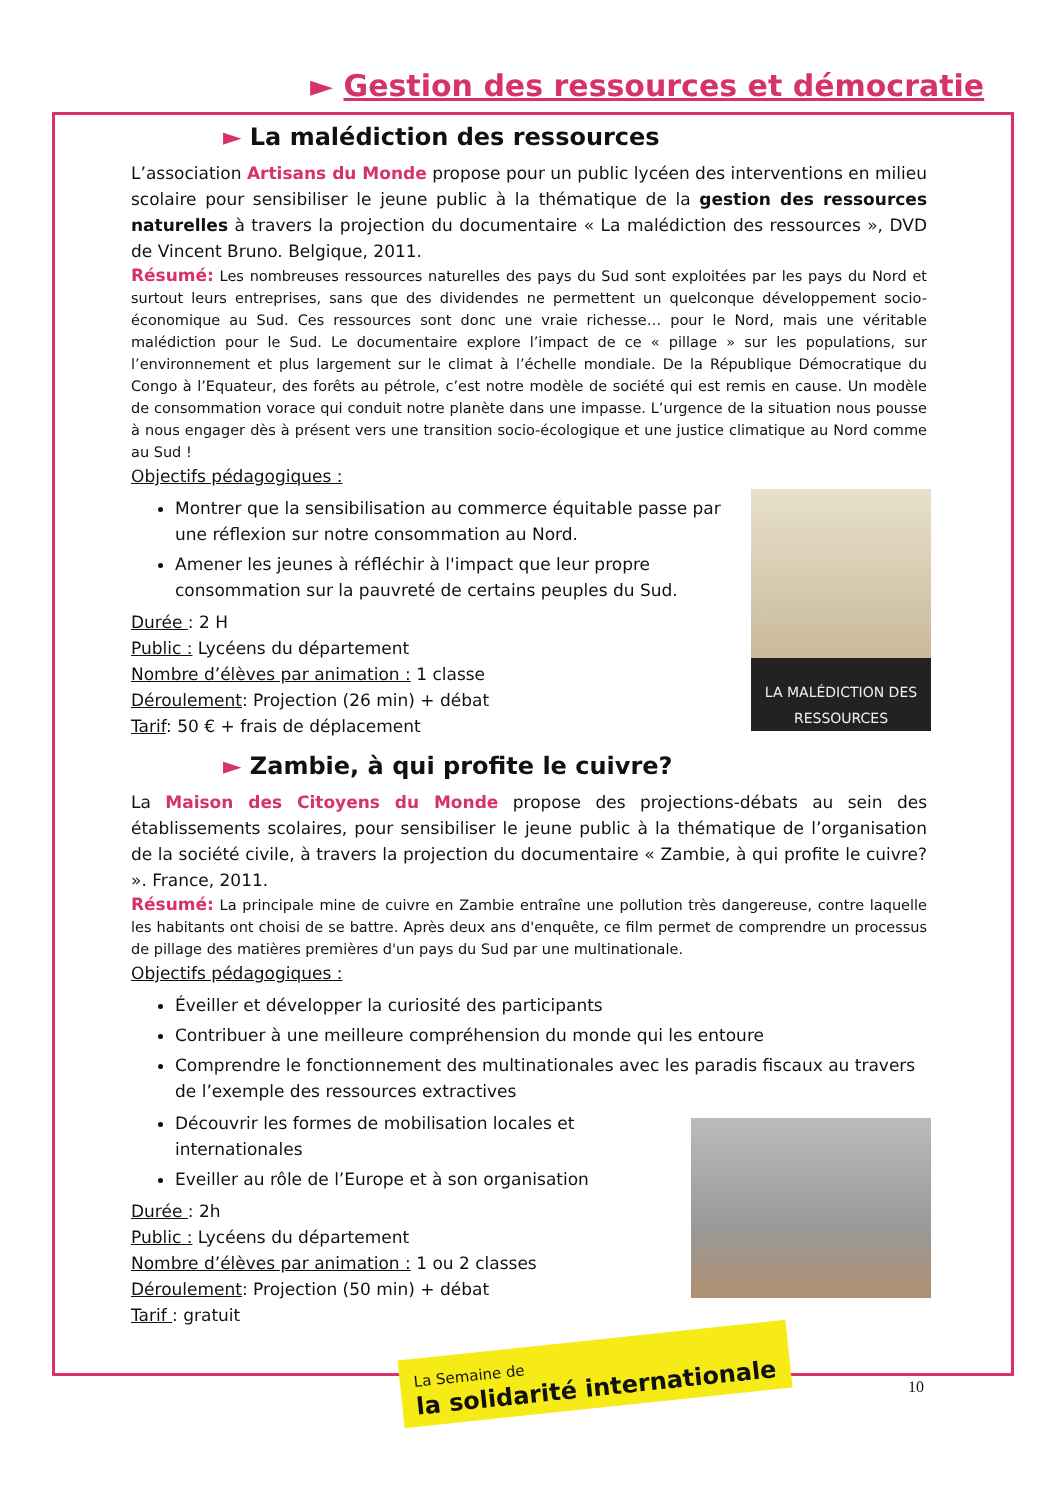► Gestion des ressources et démocratie
► La malédiction des ressources
L’association Artisans du Monde propose pour un public lycéen des interventions en milieu scolaire pour sensibiliser le jeune public à la thématique de la gestion des ressources naturelles à travers la projection du documentaire « La malédiction des ressources », DVD de Vincent Bruno. Belgique, 2011.
Résumé: Les nombreuses ressources naturelles des pays du Sud sont exploitées par les pays du Nord et surtout leurs entreprises, sans que des dividendes ne permettent un quelconque développement socio-économique au Sud. Ces ressources sont donc une vraie richesse… pour le Nord, mais une véritable malédiction pour le Sud. Le documentaire explore l’impact de ce « pillage » sur les populations, sur l’environnement et plus largement sur le climat à l’échelle mondiale. De la République Démocratique du Congo à l’Equateur, des forêts au pétrole, c’est notre modèle de société qui est remis en cause. Un modèle de consommation vorace qui conduit notre planète dans une impasse. L’urgence de la situation nous pousse à nous engager dès à présent vers une transition socio-écologique et une justice climatique au Nord comme au Sud !
Objectifs pédagogiques :
LA MALÉDICTION DES RESSOURCES
Montrer que la sensibilisation au commerce équitable passe par une réflexion sur notre consommation au Nord.
Amener les jeunes à réfléchir à l'impact que leur propre consommation sur la pauvreté de certains peuples du Sud.
Durée : 2 H
Public : Lycéens du département
Nombre d’élèves par animation : 1 classe
Déroulement: Projection (26 min) + débat
Tarif: 50 € + frais de déplacement
► Zambie, à qui profite le cuivre?
La Maison des Citoyens du Monde propose des projections-débats au sein des établissements scolaires, pour sensibiliser le jeune public à la thématique de l’organisation de la société civile, à travers la projection du documentaire « Zambie, à qui profite le cuivre? ». France, 2011.
Résumé: La principale mine de cuivre en Zambie entraîne une pollution très dangereuse, contre laquelle les habitants ont choisi de se battre. Après deux ans d'enquête, ce film permet de comprendre un processus de pillage des matières premières d'un pays du Sud par une multinationale.
Objectifs pédagogiques :
Éveiller et développer la curiosité des participants
Contribuer à une meilleure compréhension du monde qui les entoure
Comprendre le fonctionnement des multinationales avec les paradis fiscaux au travers de l’exemple des ressources extractives
Découvrir les formes de mobilisation locales et internationales
Eveiller au rôle de l’Europe et à son organisation
Durée : 2h
Public : Lycéens du département
Nombre d’élèves par animation : 1 ou 2 classes
Déroulement: Projection (50 min) + débat
Tarif : gratuit
La Semaine de
la solidarité internationale
10